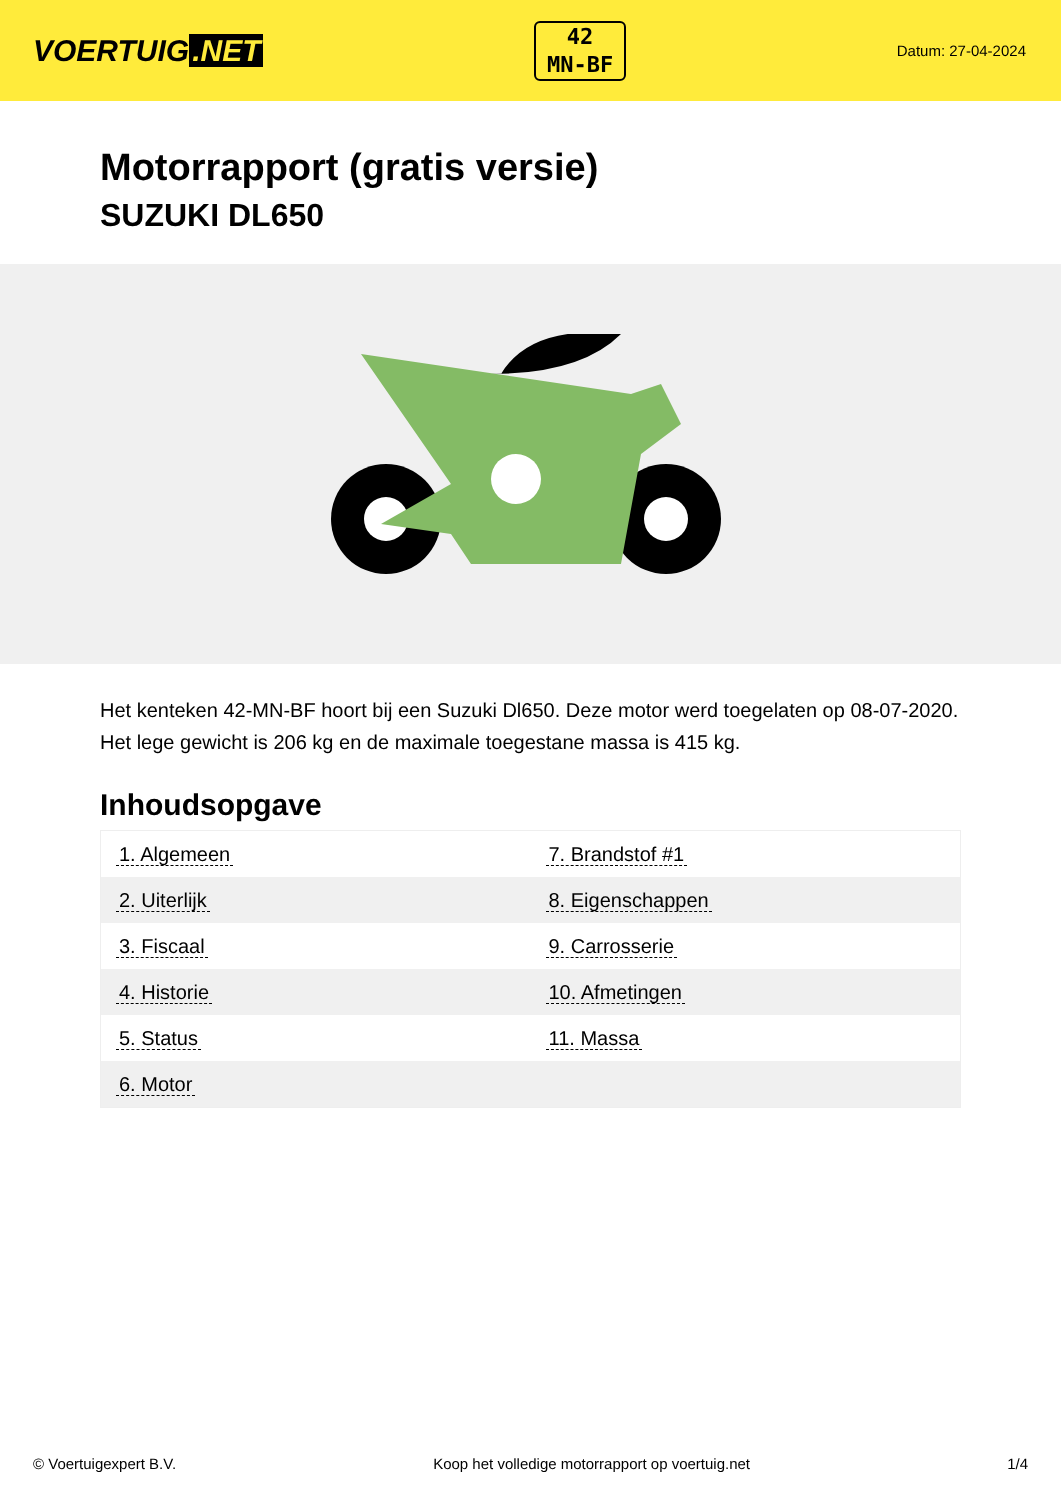VOERTUIG.NET
42
MN-BF
Datum: 27-04-2024
Motorrapport (gratis versie)
SUZUKI DL650
Het kenteken 42-MN-BF hoort bij een Suzuki Dl650. Deze motor werd toegelaten op 08-07-2020. Het lege gewicht is 206 kg en de maximale toegestane massa is 415 kg.
Inhoudsopgave
| 1. Algemeen | 7. Brandstof #1 |
| 2. Uiterlijk | 8. Eigenschappen |
| 3. Fiscaal | 9. Carrosserie |
| 4. Historie | 10. Afmetingen |
| 5. Status | 11. Massa |
| 6. Motor | |
© Voertuigexpert B.V. Koop het volledige motorrapport op voertuig.net 1/4